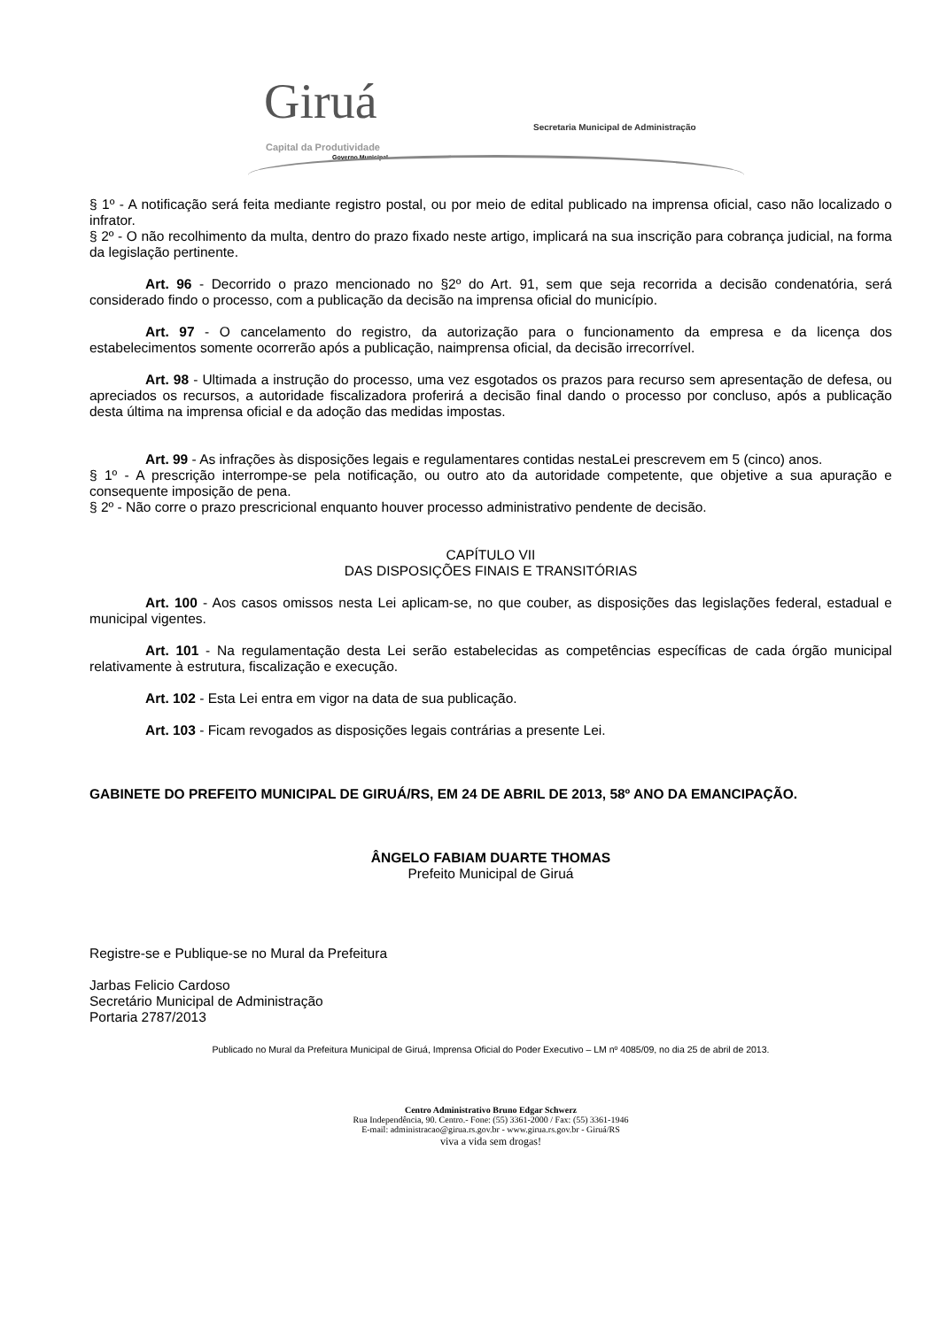Giruá Capital da Produtividade
Governo Municipal
Secretaria Municipal de Administração
§ 1º - A notificação será feita mediante registro postal, ou por meio de edital publicado na imprensa oficial, caso não localizado o infrator.
§ 2º - O não recolhimento da multa, dentro do prazo fixado neste artigo, implicará na sua inscrição para cobrança judicial, na forma da legislação pertinente.
Art. 96 - Decorrido o prazo mencionado no §2º do Art. 91, sem que seja recorrida a decisão condenatória, será considerado findo o processo, com a publicação da decisão na imprensa oficial do município.
Art. 97 - O cancelamento do registro, da autorização para o funcionamento da empresa e da licença dos estabelecimentos somente ocorrerão após a publicação, naimprensa oficial, da decisão irrecorrível.
Art. 98 - Ultimada a instrução do processo, uma vez esgotados os prazos para recurso sem apresentação de defesa, ou apreciados os recursos, a autoridade fiscalizadora proferirá a decisão final dando o processo por concluso, após a publicação desta última na imprensa oficial e da adoção das medidas impostas.
Art. 99 - As infrações às disposições legais e regulamentares contidas nestaLei prescrevem em 5 (cinco) anos.
§ 1º - A prescrição interrompe-se pela notificação, ou outro ato da autoridade competente, que objetive a sua apuração e consequente imposição de pena.
§ 2º - Não corre o prazo prescricional enquanto houver processo administrativo pendente de decisão.
CAPÍTULO VII
DAS DISPOSIÇÕES FINAIS E TRANSITÓRIAS
Art. 100 - Aos casos omissos nesta Lei aplicam-se, no que couber, as disposições das legislações federal, estadual e municipal vigentes.
Art. 101 - Na regulamentação desta Lei serão estabelecidas as competências específicas de cada órgão municipal relativamente à estrutura, fiscalização e execução.
Art. 102 - Esta Lei entra em vigor na data de sua publicação.
Art. 103 - Ficam revogados as disposições legais contrárias a presente Lei.
GABINETE DO PREFEITO MUNICIPAL DE GIRUÁ/RS, EM 24 DE ABRIL DE 2013, 58º ANO DA EMANCIPAÇÃO.
ÂNGELO FABIAM DUARTE THOMAS
Prefeito Municipal de Giruá
Registre-se e Publique-se no Mural da Prefeitura
Jarbas Felicio Cardoso
Secretário Municipal de Administração
Portaria 2787/2013
Publicado no Mural da Prefeitura Municipal de Giruá, Imprensa Oficial do Poder Executivo – LM nº 4085/09, no dia 25 de abril de 2013.
Centro Administrativo Bruno Edgar Schwerz
Rua Independência, 90. Centro.- Fone: (55) 3361-2000 / Fax: (55) 3361-1946
E-mail: administracao@girua.rs.gov.br - www.girua.rs.gov.br - Giruá/RS
viva a vida sem drogas!